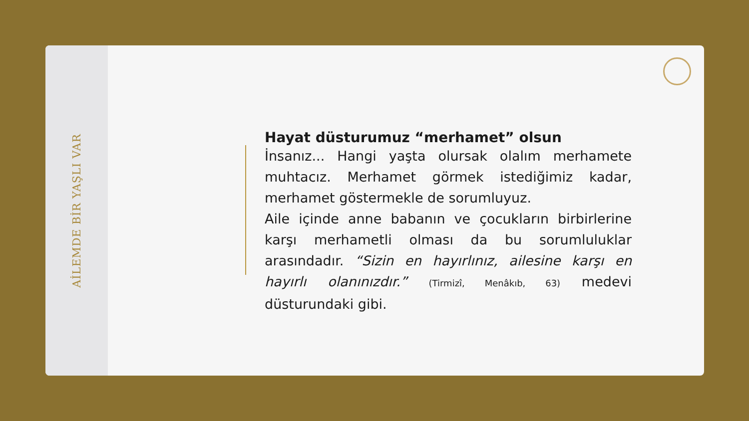AİLEMDE BİR YAŞLI VAR
Hayat düsturumuz “merhamet” olsun
İnsanız... Hangi yaşta olursak olalım merhamete muhtacız. Merhamet görmek istediğimiz kadar, merhamet göstermekle de sorumluyuz.
Aile içinde anne babanın ve çocukların birbirlerine karşı merhametli olması da bu sorumluluklar arasındadır. “Sizin en hayırlınız, ailesine karşı en hayırlı olanınızdır.” (Tirmizî, Menâkıb, 63) medevi düsturundaki gibi.